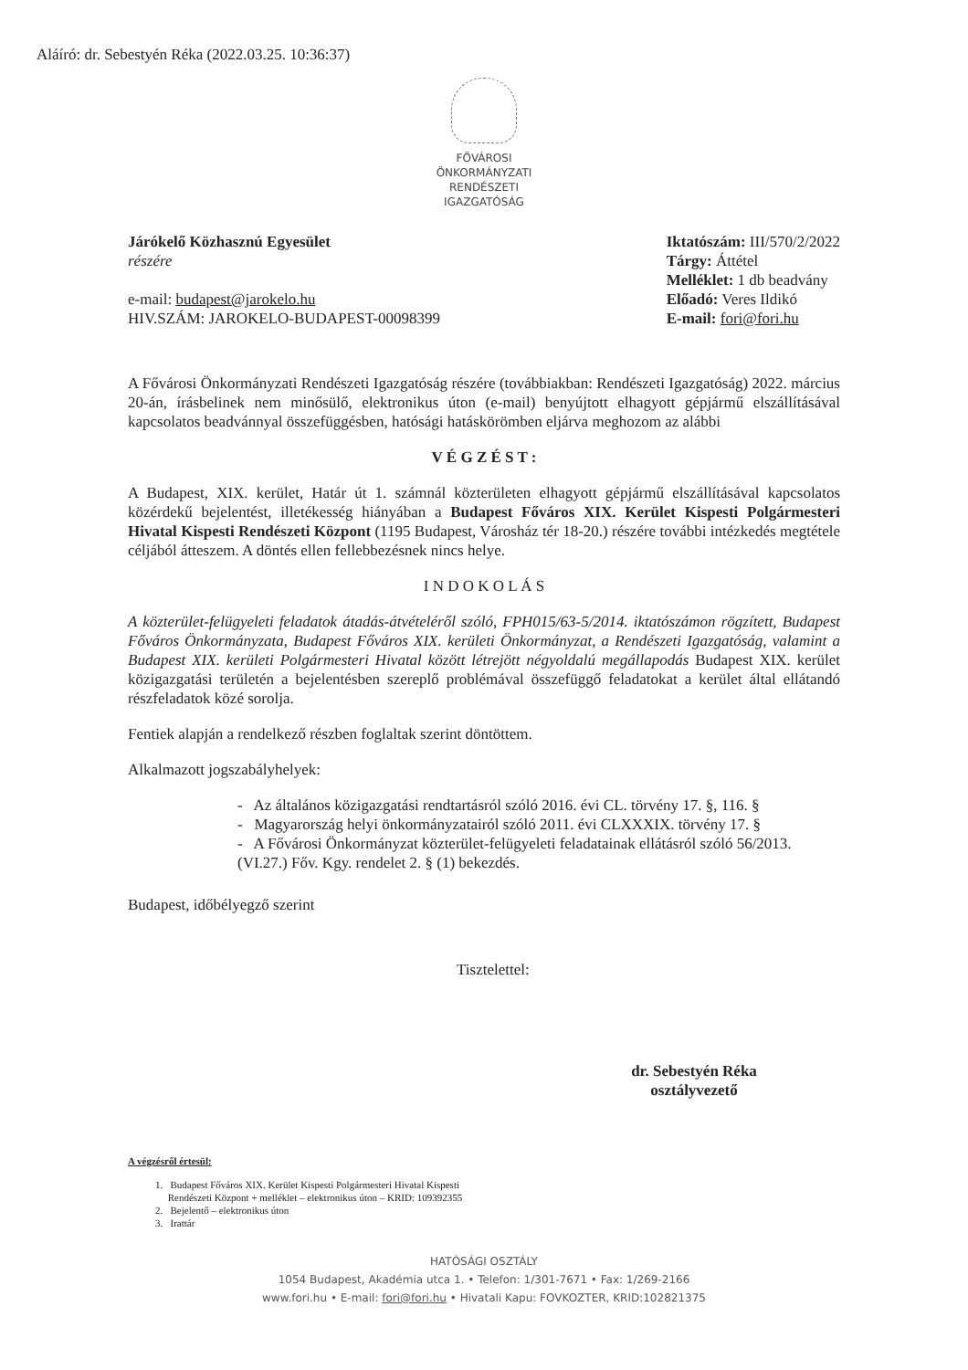Aláíró: dr. Sebestyén Réka (2022.03.25. 10:36:37)
FŐVÁROSI
ÖNKORMÁNYZATI
RENDÉSZETI
IGAZGATÓSÁG
Járókelő Közhasznú Egyesület
részére
e-mail: budapest@jarokelo.hu
HIV.SZÁM: JAROKELO-BUDAPEST-00098399
Iktatószám: III/570/2/2022
Tárgy: Áttétel
Melléklet: 1 db beadvány
Előadó: Veres Ildikó
E-mail: fori@fori.hu
A Fővárosi Önkormányzati Rendészeti Igazgatóság részére (továbbiakban: Rendészeti Igazgatóság) 2022. március 20-án, írásbelinek nem minősülő, elektronikus úton (e-mail) benyújtott elhagyott gépjármű elszállításával kapcsolatos beadvánnyal összefüggésben, hatósági hatáskörömben eljárva meghozom az alábbi
V É G Z É S T :
A Budapest, XIX. kerület, Határ út 1. számnál közterületen elhagyott gépjármű elszállításával kapcsolatos közérdekű bejelentést, illetékesség hiányában a Budapest Főváros XIX. Kerület Kispesti Polgármesteri Hivatal Kispesti Rendészeti Központ (1195 Budapest, Városház tér 18-20.) részére további intézkedés megtétele céljából átteszem. A döntés ellen fellebbezésnek nincs helye.
I N D O K O L Á S
A közterület-felügyeleti feladatok átadás-átvételéről szóló, FPH015/63-5/2014. iktatószámon rögzített, Budapest Főváros Önkormányzata, Budapest Főváros XIX. kerületi Önkormányzat, a Rendészeti Igazgatóság, valamint a Budapest XIX. kerületi Polgármesteri Hivatal között létrejött négyoldalú megállapodás Budapest XIX. kerület közigazgatási területén a bejelentésben szereplő problémával összefüggő feladatokat a kerület által ellátandó részfeladatok közé sorolja.
Fentiek alapján a rendelkező részben foglaltak szerint döntöttem.
Alkalmazott jogszabályhelyek:
- Az általános közigazgatási rendtartásról szóló 2016. évi CL. törvény 17. §, 116. §
- Magyarország helyi önkormányzatairól szóló 2011. évi CLXXXIX. törvény 17. §
- A Fővárosi Önkormányzat közterület-felügyeleti feladatainak ellátásról szóló 56/2013. (VI.27.) Főv. Kgy. rendelet 2. § (1) bekezdés.
Budapest, időbélyegző szerint
Tisztelettel:
dr. Sebestyén Réka
osztályvezető
A végzésről értesül:
1. Budapest Főváros XIX. Kerület Kispesti Polgármesteri Hivatal Kispesti
Rendészeti Központ + melléklet – elektronikus úton – KRID: 109392355
2. Bejelentő – elektronikus úton
3. Irattár
HATÓSÁGI OSZTÁLY
1054 Budapest, Akadémia utca 1. • Telefon: 1/301-7671 • Fax: 1/269-2166
www.fori.hu • E-mail: fori@fori.hu • Hivatali Kapu: FOVKOZTER, KRID:102821375